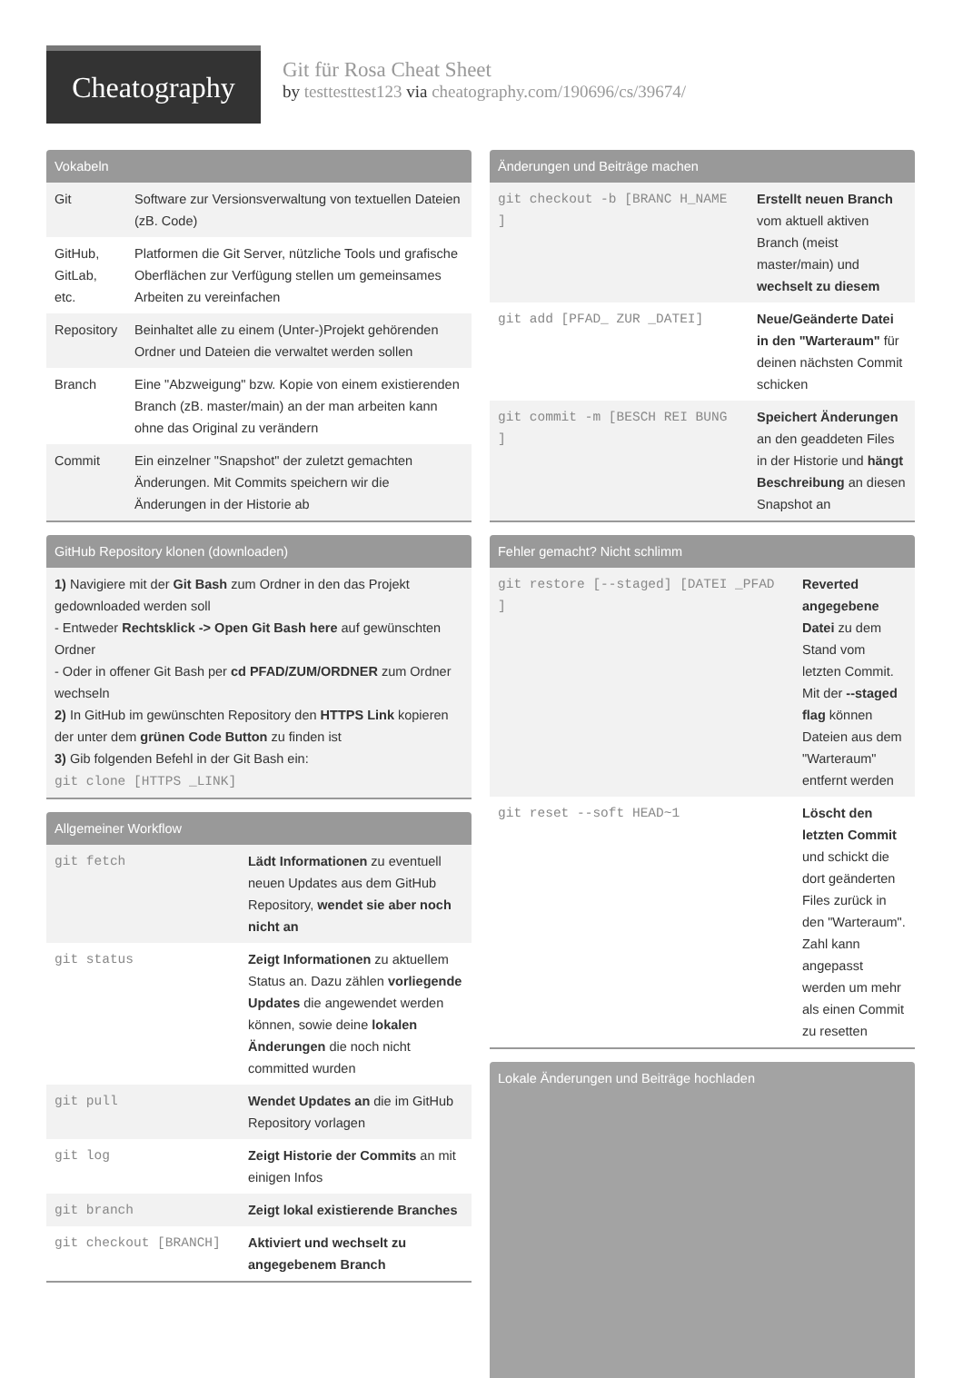Cheatography
Git für Rosa Cheat Sheet
by testtesttest123 via cheatography.com/190696/cs/39674/
Vokabeln
| Git | Software zur Versionsverwaltung von textuellen Dateien (zB. Code) |
| GitHub, GitLab, etc. | Platformen die Git Server, nützliche Tools und grafische Oberflächen zur Verfügung stellen um gemeinsames Arbeiten zu vereinfachen |
| Repository | Beinhaltet alle zu einem (Unter-)Projekt gehörenden Ordner und Dateien die verwaltet werden sollen |
| Branch | Eine "Abzweigung" bzw. Kopie von einem existierenden Branch (zB. master/main) an der man arbeiten kann ohne das Original zu verändern |
| Commit | Ein einzelner "Snapshot" der zuletzt gemachten Änderungen. Mit Commits speichern wir die Änderungen in der Historie ab |
GitHub Repository klonen (downloaden)
1) Navigiere mit der Git Bash zum Ordner in den das Projekt gedownloaded werden soll
- Entweder Rechtsklick -> Open Git Bash here auf gewünschten Ordner
- Oder in offener Git Bash per cd PFAD/ZUM/ORDNER zum Ordner wechseln
2) In GitHub im gewünschten Repository den HTTPS Link kopieren der unter dem grünen Code Button zu finden ist
3) Gib folgenden Befehl in der Git Bash ein:
git clone [HTTPS _LINK]
Allgemeiner Workflow
| git fetch | Lädt Informationen zu eventuell neuen Updates aus dem GitHub Repository, wendet sie aber noch nicht an |
| git status | Zeigt Informationen zu aktuellem Status an. Dazu zählen vorliegende Updates die angewendet werden können, sowie deine lokalen Änderungen die noch nicht committed wurden |
| git pull | Wendet Updates an die im GitHub Repository vorlagen |
| git log | Zeigt Historie der Commits an mit einigen Infos |
| git branch | Zeigt lokal existierende Branches |
| git checkout [BRANCH] | Aktiviert und wechselt zu angegebenem Branch |
Änderungen und Beiträge machen
| git checkout -b [BRANC H_NAME ] | Erstellt neuen Branch vom aktuell aktiven Branch (meist master/main) und wechselt zu diesem |
| git add [PFAD_ ZUR _DATEI] | Neue/Geänderte Datei in den "Warteraum" für deinen nächsten Commit schicken |
| git commit -m [BESCH REI BUNG ] | Speichert Änderungen an den geaddeten Files in der Historie und hängt Beschreibung an diesen Snapshot an |
Fehler gemacht? Nicht schlimm
| git restore [--staged] [DATEI _PFAD ] | Reverted angegebene Datei zu dem Stand vom letzten Commit. Mit der --staged flag können Dateien aus dem "Warteraum" entfernt werden |
| git reset --soft HEAD~1 | Löscht den letzten Commit und schickt die dort geänderten Files zurück in den "Warteraum". Zahl kann angepasst werden um mehr als einen Commit zu resetten |
Lokale Änderungen und Beiträge hochladen